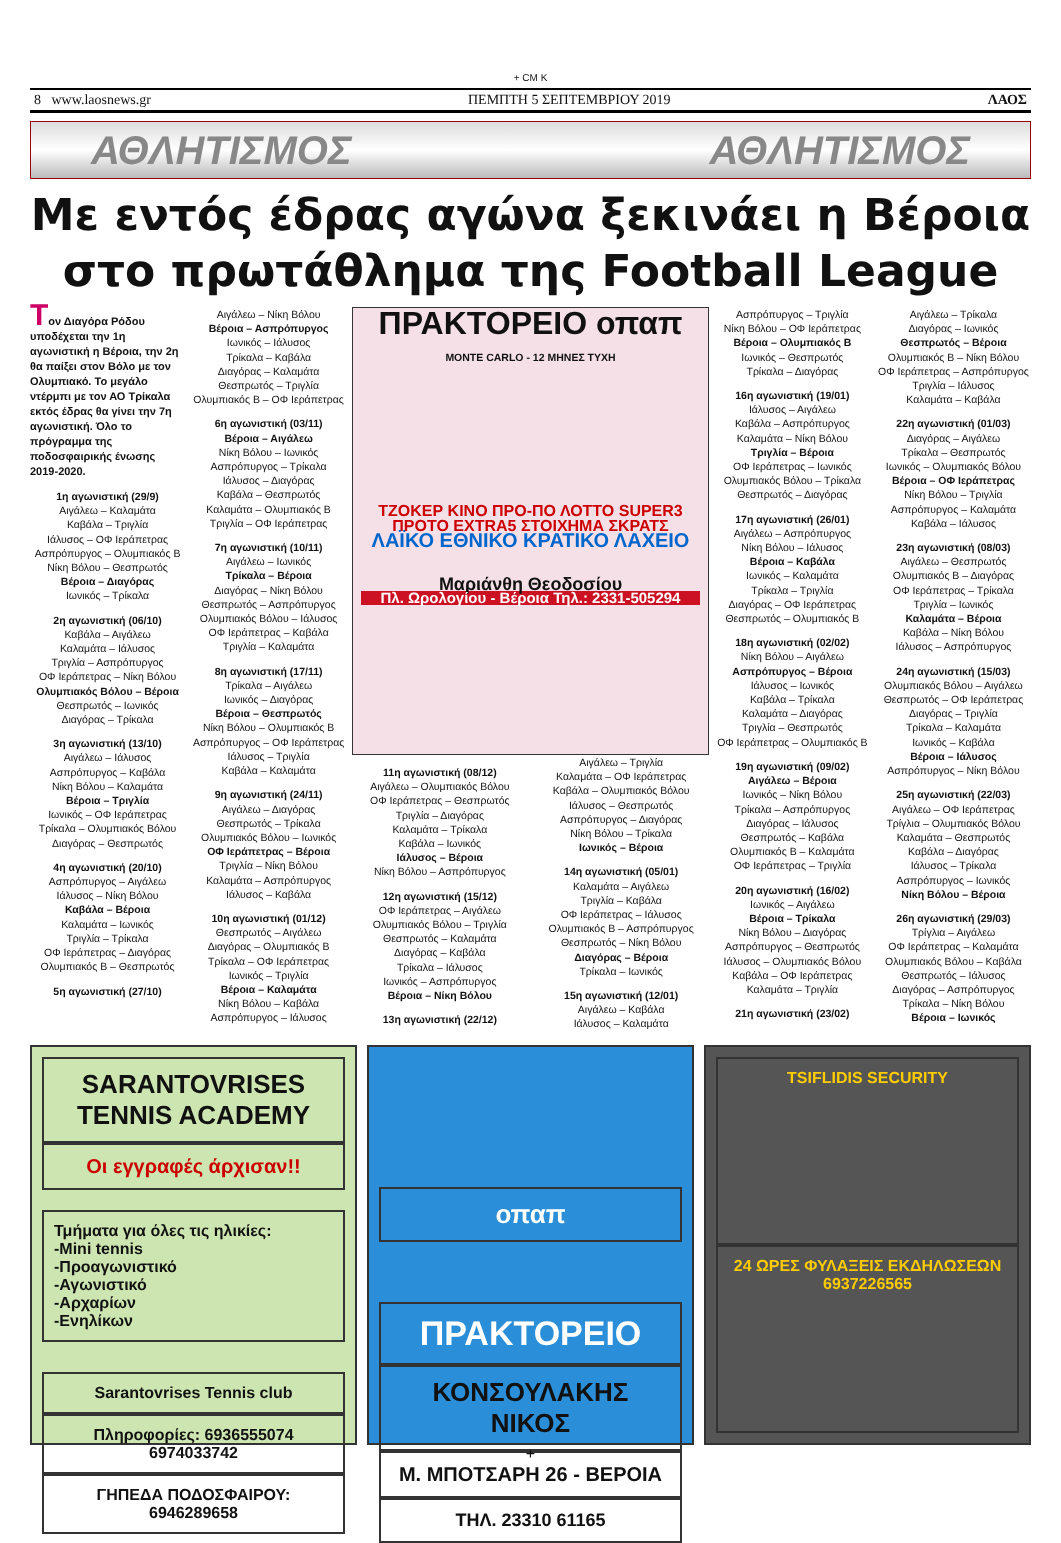+ CM K
8 www.laosnews.gr ΠΕΜΠΤΗ 5 ΣΕΠΤΕΜΒΡΙΟΥ 2019 ΛΑΟΣ
ΑΘΛΗΤΙΣΜΟΣ ΑΘΛΗΤΙΣΜΟΣ
Με εντός έδρας αγώνα ξεκινάει η Βέροια στο πρωτάθλημα της Football League
Τον Διαγόρα Ρόδου υποδέχεται την 1η αγωνιστική η Βέροια, την 2η θα παίξει στον Βόλο με τον Ολυμπιακό. Το μεγάλο ντέρμπι με τον ΑΟ Τρίκαλα εκτός έδρας θα γίνει την 7η αγωνιστική. Όλο το πρόγραμμα της ποδοσφαιρικής ένωσης 2019-2020.
1η αγωνιστική (29/9)
Αιγάλεω – Καλαμάτα
Καβάλα – Τριγλία
Ιάλυσος – ΟΦ Ιεράπετρας
Ασπρόπυργος – Ολυμπιακός Β
Νίκη Βόλου – Θεσπρωτός
Βέροια – Διαγόρας
Ιωνικός – Τρίκαλα
2η αγωνιστική (06/10)
Καβάλα – Αιγάλεω
Καλαμάτα – Ιάλυσος
Τριγλία – Ασπρόπυργος
ΟΦ Ιεράπετρας – Νίκη Βόλου
Ολυμπιακός Βόλου – Βέροια
Θεσπρωτός – Ιωνικός
Διαγόρας – Τρίκαλα
3η αγωνιστική (13/10)
Αιγάλεω – Ιάλυσος
Ασπρόπυργος – Καβάλα
Νίκη Βόλου – Καλαμάτα
Βέροια – Τριγλία
Ιωνικός – ΟΦ Ιεράπετρας
Τρίκαλα – Ολυμπιακός Βόλου
Διαγόρας – Θεσπρωτός
4η αγωνιστική (20/10)
Ασπρόπυργος – Αιγάλεω
Ιάλυσος – Νίκη Βόλου
Καβάλα – Βέροια
Καλαμάτα – Ιωνικός
Τριγλία – Τρίκαλα
ΟΦ Ιεράπετρας – Διαγόρας
Ολυμπιακός Β – Θεσπρωτός
5η αγωνιστική (27/10)
Αιγάλεω – Νίκη Βόλου
Βέροια – Ασπρόπυργος
Ιωνικός – Ιάλυσος
Τρίκαλα – Καβάλα
Διαγόρας – Καλαμάτα
Θεσπρωτός – Τριγλία
Ολυμπιακός Β – ΟΦ Ιεράπετρας
6η αγωνιστική (03/11)
Βέροια – Αιγάλεω
Νίκη Βόλου – Ιωνικός
Ασπρόπυργος – Τρίκαλα
Ιάλυσος – Διαγόρας
Καβάλα – Θεσπρωτός
Καλαμάτα – Ολυμπιακός Β
Τριγλία – ΟΦ Ιεράπετρας
7η αγωνιστική (10/11)
Αιγάλεω – Ιωνικός
Τρίκαλα – Βέροια
Διαγόρας – Νίκη Βόλου
Θεσπρωτός – Ασπρόπυργος
Ολυμπιακός Βόλου – Ιάλυσος
ΟΦ Ιεράπετρας – Καβάλα
Τριγλία – Καλαμάτα
8η αγωνιστική (17/11)
Τρίκαλα – Αιγάλεω
Ιωνικός – Διαγόρας
Βέροια – Θεσπρωτός
Νίκη Βόλου – Ολυμπιακός Β
Ασπρόπυργος – ΟΦ Ιεράπετρας
Ιάλυσος – Τριγλία
Καβάλα – Καλαμάτα
9η αγωνιστική (24/11)
Αιγάλεω – Διαγόρας
Θεσπρωτός – Τρίκαλα
Ολυμπιακός Βόλου – Ιωνικός
ΟΦ Ιεράπετρας – Βέροια
Τριγλία – Νίκη Βόλου
Καλαμάτα – Ασπρόπυργος
Ιάλυσος – Καβάλα
10η αγωνιστική (01/12)
Θεσπρωτός – Αιγάλεω
Διαγόρας – Ολυμπιακός Β
Τρίκαλα – ΟΦ Ιεράπετρας
Ιωνικός – Τριγλία
Βέροια – Καλαμάτα
Νίκη Βόλου – Καβάλα
Ασπρόπυργος – Ιάλυσος
ΠΡΑΚΤΟΡΕΙΟ οπαπ
MONTE CARLO - 12 ΜΗΝΕΣ ΤΥΧΗ
ΤΖΟΚΕΡ ΚΙΝΟ ΠΡΟ-ΠΟ ΛΟΤΤΟ SUPER3 ΠΡΟΤΟ EXTRA5 ΣΤΟΙΧΗΜΑ ΣΚΡΑΤΣ
ΛΑΪΚΟ ΕΘΝΙΚΟ ΚΡΑΤΙΚΟ ΛΑΧΕΙΟ
Μαριάνθη Θεοδοσίου
Πλ. Ωρολογίου - Βέροια Τηλ.: 2331-505294
11η αγωνιστική (08/12)
Αιγάλεω – Ολυμπιακός Βόλου
ΟΦ Ιεράπετρας – Θεσπρωτός
Τριγλία – Διαγόρας
Καλαμάτα – Τρίκαλα
Καβάλα – Ιωνικός
Ιάλυσος – Βέροια
Νίκη Βόλου – Ασπρόπυργος
12η αγωνιστική (15/12)
ΟΦ Ιεράπετρας – Αιγάλεω
Ολυμπιακός Βόλου – Τριγλία
Θεσπρωτός – Καλαμάτα
Διαγόρας – Καβάλα
Τρίκαλα – Ιάλυσος
Ιωνικός – Ασπρόπυργος
Βέροια – Νίκη Βόλου
13η αγωνιστική (22/12)
Αιγάλεω – Τριγλία
Καλαμάτα – ΟΦ Ιεράπετρας
Καβάλα – Ολυμπιακός Βόλου
Ιάλυσος – Θεσπρωτός
Ασπρόπυργος – Διαγόρας
Νίκη Βόλου – Τρίκαλα
Ιωνικός – Βέροια
14η αγωνιστική (05/01)
Καλαμάτα – Αιγάλεω
Τριγλία – Καβάλα
ΟΦ Ιεράπετρας – Ιάλυσος
Ολυμπιακός Β – Ασπρόπυργος
Θεσπρωτός – Νίκη Βόλου
Διαγόρας – Βέροια
Τρίκαλα – Ιωνικός
15η αγωνιστική (12/01)
Αιγάλεω – Καβάλα
Ιάλυσος – Καλαμάτα
Ασπρόπυργος – Τριγλία
Νίκη Βόλου – ΟΦ Ιεράπετρας
Βέροια – Ολυμπιακός Β
Ιωνικός – Θεσπρωτός
Τρίκαλα – Διαγόρας
16η αγωνιστική (19/01)
Ιάλυσος – Αιγάλεω
Καβάλα – Ασπρόπυργος
Καλαμάτα – Νίκη Βόλου
Τριγλία – Βέροια
ΟΦ Ιεράπετρας – Ιωνικός
Ολυμπιακός Βόλου – Τρίκαλα
Θεσπρωτός – Διαγόρας
17η αγωνιστική (26/01)
Αιγάλεω – Ασπρόπυργος
Νίκη Βόλου – Ιάλυσος
Βέροια – Καβάλα
Ιωνικός – Καλαμάτα
Τρίκαλα – Τριγλία
Διαγόρας – ΟΦ Ιεράπετρας
Θεσπρωτός – Ολυμπιακός Β
18η αγωνιστική (02/02)
Νίκη Βόλου – Αιγάλεω
Ασπρόπυργος – Βέροια
Ιάλυσος – Ιωνικός
Καβάλα – Τρίκαλα
Καλαμάτα – Διαγόρας
Τριγλία – Θεσπρωτός
ΟΦ Ιεράπετρας – Ολυμπιακός Β
19η αγωνιστική (09/02)
Αιγάλεω – Βέροια
Ιωνικός – Νίκη Βόλου
Τρίκαλα – Ασπρόπυργος
Διαγόρας – Ιάλυσος
Θεσπρωτός – Καβάλα
Ολυμπιακός Β – Καλαμάτα
ΟΦ Ιεράπετρας – Τριγλία
20η αγωνιστική (16/02)
Ιωνικός – Αιγάλεω
Βέροια – Τρίκαλα
Νίκη Βόλου – Διαγόρας
Ασπρόπυργος – Θεσπρωτός
Ιάλυσος – Ολυμπιακός Βόλου
Καβάλα – ΟΦ Ιεράπετρας
Καλαμάτα – Τριγλία
21η αγωνιστική (23/02)
Αιγάλεω – Τρίκαλα
Διαγόρας – Ιωνικός
Θεσπρωτός – Βέροια
Ολυμπιακός Β – Νίκη Βόλου
ΟΦ Ιεράπετρας – Ασπρόπυργος
Τριγλία – Ιάλυσος
Καλαμάτα – Καβάλα
22η αγωνιστική (01/03)
Διαγόρας – Αιγάλεω
Τρίκαλα – Θεσπρωτός
Ιωνικός – Ολυμπιακός Βόλου
Βέροια – ΟΦ Ιεράπετρας
Νίκη Βόλου – Τριγλία
Ασπρόπυργος – Καλαμάτα
Καβάλα – Ιάλυσος
23η αγωνιστική (08/03)
Αιγάλεω – Θεσπρωτός
Ολυμπιακός Β – Διαγόρας
ΟΦ Ιεράπετρας – Τρίκαλα
Τριγλία – Ιωνικός
Καλαμάτα – Βέροια
Καβάλα – Νίκη Βόλου
Ιάλυσος – Ασπρόπυργος
24η αγωνιστική (15/03)
Ολυμπιακός Βόλου – Αιγάλεω
Θεσπρωτός – ΟΦ Ιεράπετρας
Διαγόρας – Τριγλία
Τρίκαλα – Καλαμάτα
Ιωνικός – Καβάλα
Βέροια – Ιάλυσος
Ασπρόπυργος – Νίκη Βόλου
25η αγωνιστική (22/03)
Αιγάλεω – ΟΦ Ιεράπετρας
Τρίγλια – Ολυμπιακός Βόλου
Καλαμάτα – Θεσπρωτός
Καβάλα – Διαγόρας
Ιάλυσος – Τρίκαλα
Ασπρόπυργος – Ιωνικός
Νίκη Βόλου – Βέροια
26η αγωνιστική (29/03)
Τρίγλια – Αιγάλεω
ΟΦ Ιεράπετρας – Καλαμάτα
Ολυμπιακός Βόλου – Καβάλα
Θεσπρωτός – Ιάλυσος
Διαγόρας – Ασπρόπυργος
Τρίκαλα – Νίκη Βόλου
Βέροια – Ιωνικός
SARANTOVRISES TENNIS ACADEMY
Οι εγγραφές άρχισαν!!
Τμήματα για όλες τις ηλικίες:
-Mini tennis
-Προαγωνιστικό
-Αγωνιστικό
-Αρχαρίων
-Ενηλίκων
Sarantovrises Tennis club
Πληροφορίες: 6936555074 6974033742
ΓΗΠΕΔΑ ΠΟΔΟΣΦΑΙΡΟΥ: 6946289658
οπαπ
ΠΡΑΚΤΟΡΕΙΟ
ΚΟΝΣΟΥΛΑΚΗΣ ΝΙΚΟΣ
Μ. ΜΠΟΤΣΑΡΗ 26 - ΒΕΡΟΙΑ
ΤΗΛ. 23310 61165
TSIFLIDIS SECURITY
24 ΩΡΕΣ ΦΥΛΑΞΕΙΣ ΕΚΔΗΛΩΣΕΩΝ 6937226565
+